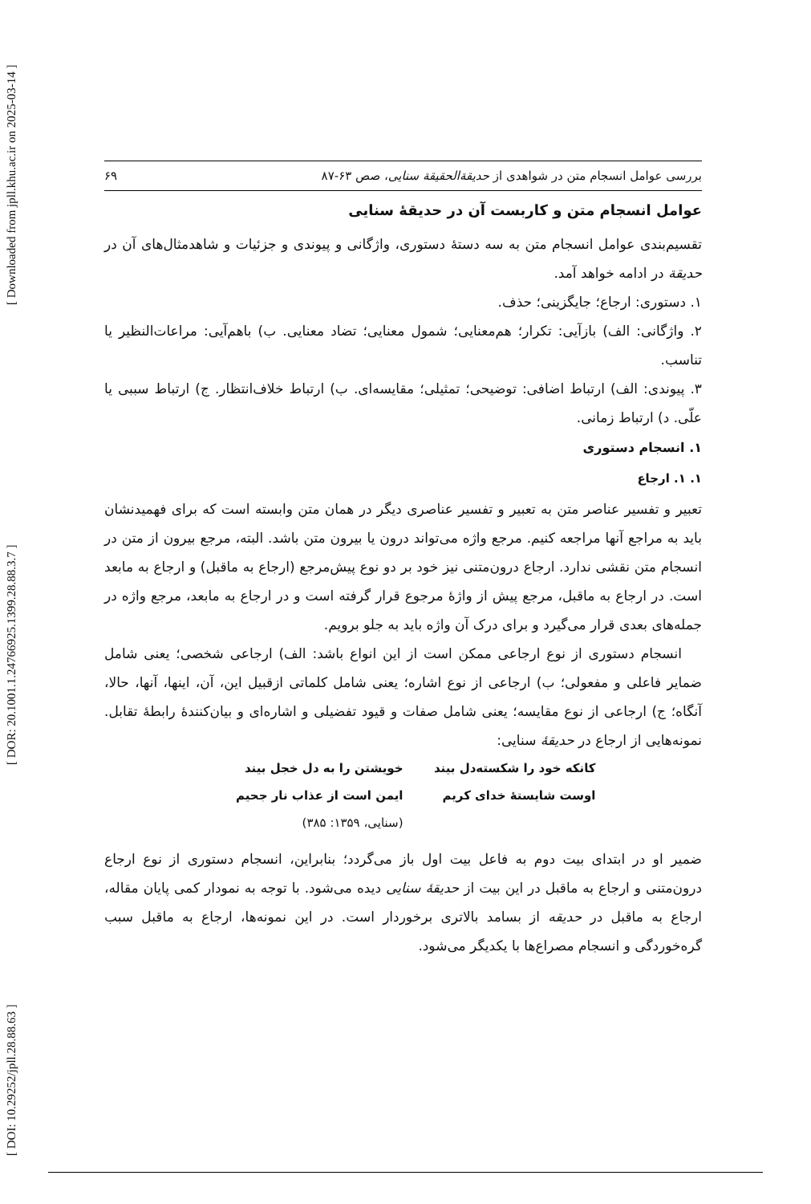[ DOI: 10.29252/jpll.28.88.63 ] [ DOR: 20.1001.1.24766925.1399.28.88.3.7 ] [ Downloaded from jpll.khu.ac.ir on 2025-03-14 ]
بررسی عوامل انسجام متن در شواهدی از حدیقة‌الحقیقة سنایی، صص ۶۳-۸۷ ۶۹
عوامل انسجام متن و کاربست آن در حدیقهٔ سنایی
تقسیم‌بندی عوامل انسجام متن به سه دستهٔ دستوری، واژگانی و پیوندی و جزئیات و شاهدمثال‌های آن در حدیقة در ادامه خواهد آمد.
۱. دستوری: ارجاع؛ جایگزینی؛ حذف.
۲. واژگانی: الف) بازآیی: تکرار؛ هم‌معنایی؛ شمول معنایی؛ تضاد معنایی. ب) باهم‌آیی: مراعات‌النظیر یا تناسب.
۳. پیوندی: الف) ارتباط اضافی: توضیحی؛ تمثیلی؛ مقایسه‌ای. ب) ارتباط خلاف‌انتظار. ج) ارتباط سببی یا علّی. د) ارتباط زمانی.
۱. انسجام دستوری
۱. ۱. ارجاع
تعبیر و تفسیر عناصر متن به تعبیر و تفسیر عناصری دیگر در همان متن وابسته است که برای فهمیدنشان باید به مراجع آنها مراجعه کنیم. مرجع واژه می‌تواند درون یا بیرون متن باشد. البته، مرجع بیرون از متن در انسجام متن نقشی ندارد. ارجاع درون‌متنی نیز خود بر دو نوع پیش‌مرجع (ارجاع به ماقبل) و ارجاع به مابعد است. در ارجاع به ماقبل، مرجع پیش از واژهٔ مرجوع قرار گرفته است و در ارجاع به مابعد، مرجع واژه در جمله‌های بعدی قرار می‌گیرد و برای درک آن واژه باید به جلو برویم.
انسجام دستوری از نوع ارجاعی ممکن است از این انواع باشد: الف) ارجاعی شخصی؛ یعنی شامل ضمایر فاعلی و مفعولی؛ ب) ارجاعی از نوع اشاره؛ یعنی شامل کلماتی ازقبیل این، آن، اینها، آنها، حالا، آنگاه؛ ج) ارجاعی از نوع مقایسه؛ یعنی شامل صفات و قیود تفضیلی و اشاره‌ای و بیان‌کنندهٔ رابطهٔ تقابل. نمونه‌هایی از ارجاع در حدیقهٔ سنایی:
کانکه خود را شکسته‌دل بیند خویشتن را به دل خجل بیند اوست شایستهٔ خدای کریم ایمن است از عذاب نار جحیم (سنایی، ۱۳۵۹: ۳۸۵)
ضمیر او در ابتدای بیت دوم به فاعل بیت اول باز می‌گردد؛ بنابراین، انسجام دستوری از نوع ارجاع درون‌متنی و ارجاع به ماقبل در این بیت از حدیقهٔ سنایی دیده می‌شود. با توجه به نمودار کمی پایان مقاله، ارجاع به ماقبل در حدیقه از بسامد بالاتری برخوردار است. در این نمونه‌ها، ارجاع به ماقبل سبب گره‌خوردگی و انسجام مصراع‌ها با یکدیگر می‌شود.